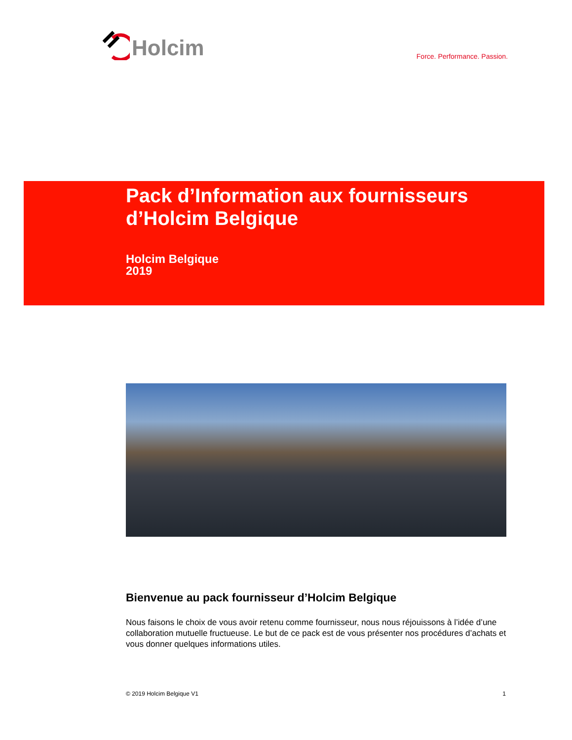Holcim
Force. Performance. Passion.
Pack d’Information aux fournisseurs d’Holcim Belgique
Holcim Belgique
2019
Bienvenue au pack fournisseur d’Holcim Belgique
Nous faisons le choix de vous avoir retenu comme fournisseur, nous nous réjouissons à l’idée d’une collaboration mutuelle fructueuse. Le but de ce pack est de vous présenter nos procédures d’achats et vous donner quelques informations utiles.
© 2019 Holcim Belgique V1 1